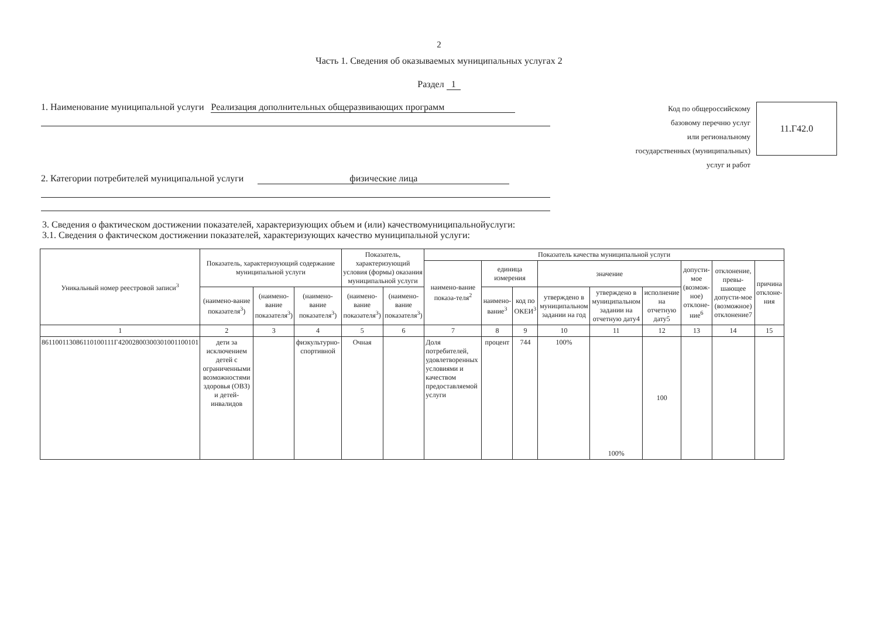2
Часть 1. Сведения об оказываемых муниципальных услугах 2
Раздел 1
1. Наименование муниципальной услуги Реализация дополнительных общеразвивающих программ
2. Категории потребителей муниципальной услуги физические лица
Код по общероссийскому
базовому перечню услуг
или региональному
государственных (муниципальных)
услуг и работ
11.Г42.0
3. Сведения о фактическом достижении показателей, характеризующих объем и (или) качествомуниципальнойуслуги:
3.1. Сведения о фактическом достижении показателей, характеризующих качество муниципальной услуги:
| Уникальный номер реестровой записи<sup>3</sup> | Показатель, характеризующий содержание муниципальной услуги | | | Показатель, характеризующий условия (формы) оказания муниципальной услуги | | Показатель качества муниципальной услуги | | | | | | | | |
| --- | --- | --- | --- | --- | --- | --- | --- | --- | --- | --- | --- | --- | --- | --- |
| | | | | | | наимено-вание показа-теля<sup>2</sup> | единица измерения | | значение | | | допусти-мое (возмож-ное) отклоне-ние<sup>6</sup> | отклонение, превы-шающее допусти-мое (возможное) отклонение7 | причина отклоне-ния |
| | (наимено-вание показателя<sup>3</sup>) | (наимено-вание показателя<sup>3</sup>) | (наимено-вание показателя<sup>3</sup>) | (наимено-вание показателя<sup>3</sup>) | (наимено-вание показателя<sup>3</sup>) | | | | утверждено в муниципальном задании на год | утверждено в муниципальном задании на отчетную дату4 | исполнение на отчетную дату5 | | | |
| | | | | | | | наимено-вание<sup>3</sup> | код по ОКЕИ<sup>3</sup> | | | | | | |
| 1 | 2 | 3 | 4 | 5 | 6 | 7 | 8 | 9 | 10 | 11 | 12 | 13 | 14 | 15 |
| 861100113086110100111Г42002800300301001100101 | дети за исключением детей с ограниченными возможностями здоровья (ОВЗ) и детей-инвалидов | | физкультурно-спортивной | Очная | | Доля потребителей, удовлетворенных условиями и качеством предоставляемой услуги | процент | 744 | 100% | 100% | 100 | | | |